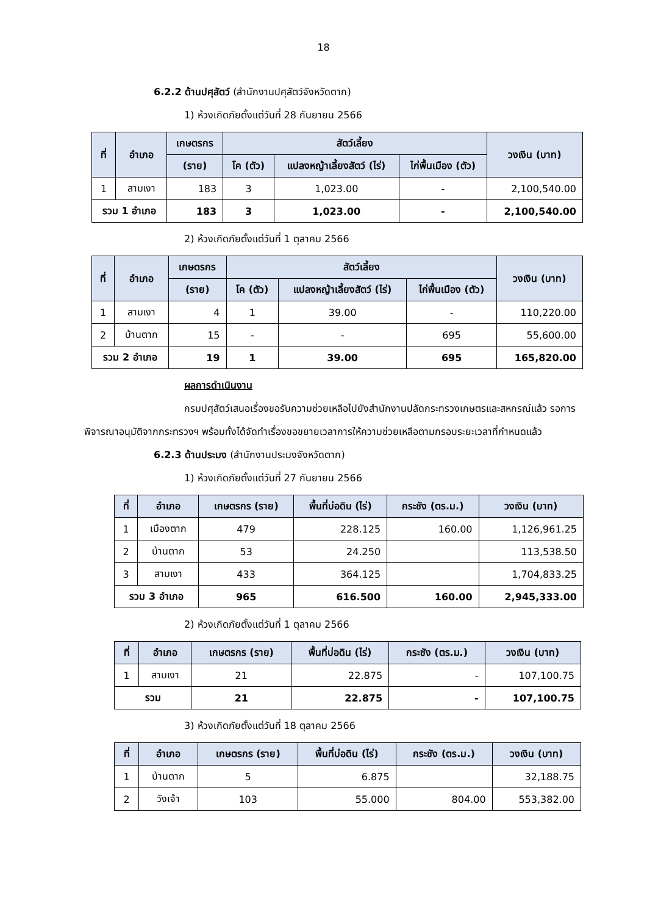18
6.2.2 ด้านปศุสัตว์ (สำนักงานปศุสัตว์จังหวัดตาก)
1) ห้วงเกิดภัยตั้งแต่วันที่ 28 กันยายน 2566
| ที่ | อำเภอ | เกษตรกร | สัตว์เลี้ยง | | | วงเงิน (บาท) |
| --- | --- | --- | --- | --- | --- | --- |
| | | (ราย) | โค (ตัว) | แปลงหญ้าเลี้ยงสัตว์ (ไร่) | ไก่พื้นเมือง (ตัว) | |
| 1 | สามเงา | 183 | 3 | 1,023.00 | - | 2,100,540.00 |
| รวม 1 อำเภอ | | 183 | 3 | 1,023.00 | - | 2,100,540.00 |
2) ห้วงเกิดภัยตั้งแต่วันที่ 1 ตุลาคม 2566
| ที่ | อำเภอ | เกษตรกร | สัตว์เลี้ยง | | | วงเงิน (บาท) |
| --- | --- | --- | --- | --- | --- | --- |
| | | (ราย) | โค (ตัว) | แปลงหญ้าเลี้ยงสัตว์ (ไร่) | ไก่พื้นเมือง (ตัว) | |
| 1 | สามเงา | 4 | 1 | 39.00 | - | 110,220.00 |
| 2 | บ้านตาก | 15 | - | - | 695 | 55,600.00 |
| รวม 2 อำเภอ | | 19 | 1 | 39.00 | 695 | 165,820.00 |
ผลการดำเนินงาน
กรมปศุสัตว์เสนอเรื่องขอรับความช่วยเหลือไปยังสำนักงานปลัดกระทรวงเกษตรและสหกรณ์แล้ว รอการพิจารณาอนุมัติจากกระทรวงฯ พร้อมทั้งได้จัดทำเรื่องขอขยายเวลาการให้ความช่วยเหลือตามกรอบระยะเวลาที่กำหนดแล้ว
6.2.3 ด้านประมง (สำนักงานประมงจังหวัดตาก)
1) ห้วงเกิดภัยตั้งแต่วันที่ 27 กันยายน 2566
| ที่ | อำเภอ | เกษตรกร (ราย) | พื้นที่บ่อดิน (ไร่) | กระชัง (ตร.ม.) | วงเงิน (บาท) |
| --- | --- | --- | --- | --- | --- |
| 1 | เมืองตาก | 479 | 228.125 | 160.00 | 1,126,961.25 |
| 2 | บ้านตาก | 53 | 24.250 | | 113,538.50 |
| 3 | สามเงา | 433 | 364.125 | | 1,704,833.25 |
| รวม 3 อำเภอ | | 965 | 616.500 | 160.00 | 2,945,333.00 |
2) ห้วงเกิดภัยตั้งแต่วันที่ 1 ตุลาคม 2566
| ที่ | อำเภอ | เกษตรกร (ราย) | พื้นที่บ่อดิน (ไร่) | กระชัง (ตร.ม.) | วงเงิน (บาท) |
| --- | --- | --- | --- | --- | --- |
| 1 | สามเงา | 21 | 22.875 | - | 107,100.75 |
| รวม | | 21 | 22.875 | - | 107,100.75 |
3) ห้วงเกิดภัยตั้งแต่วันที่ 18 ตุลาคม 2566
| ที่ | อำเภอ | เกษตรกร (ราย) | พื้นที่บ่อดิน (ไร่) | กระชัง (ตร.ม.) | วงเงิน (บาท) |
| --- | --- | --- | --- | --- | --- |
| 1 | บ้านตาก | 5 | 6.875 | | 32,188.75 |
| 2 | วังเจ้า | 103 | 55.000 | 804.00 | 553,382.00 |